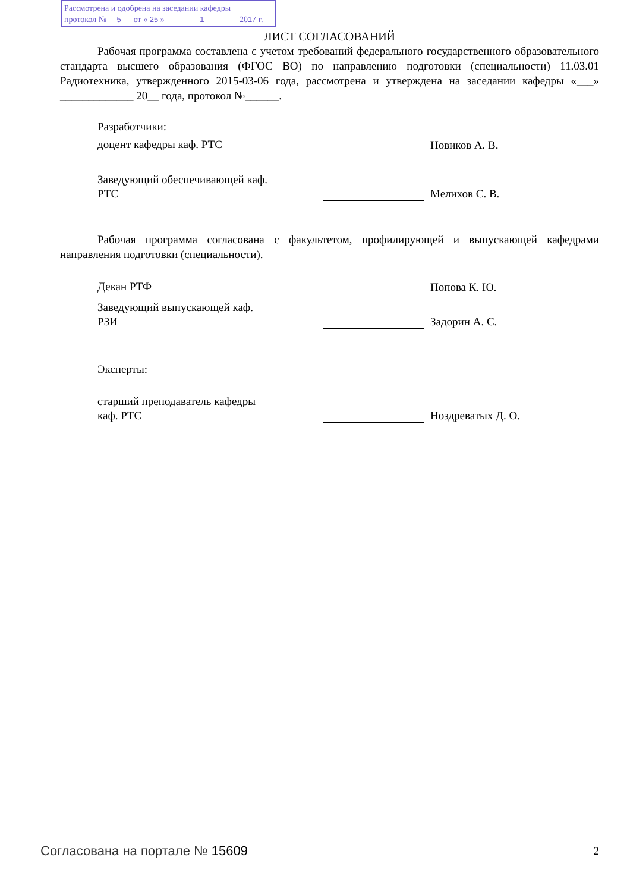Рассмотрена и одобрена на заседании кафедры
протокол № 5 от « 25 » ________1________ 2017 г.
ЛИСТ СОГЛАСОВАНИЙ
Рабочая программа составлена с учетом требований федерального государственного образовательного стандарта высшего образования (ФГОС ВО) по направлению подготовки (специальности) 11.03.01 Радиотехника, утвержденного 2015-03-06 года, рассмотрена и утверждена на заседании кафедры «___» _____________ 20__ года, протокол №______.
Разработчики:
доцент кафедры каф. РТС Новиков А. В.
Заведующий обеспечивающей каф.
РТС
Мелихов С. В.
Рабочая программа согласована с факультетом, профилирующей и выпускающей кафедрами направления подготовки (специальности).
Декан РТФ Попова К. Ю.
Заведующий выпускающей каф.
РЗИ
Задорин А. С.
Эксперты:
старший преподаватель кафедры
каф. РТС
Ноздреватых Д. О.
Согласована на портале № 15609 2